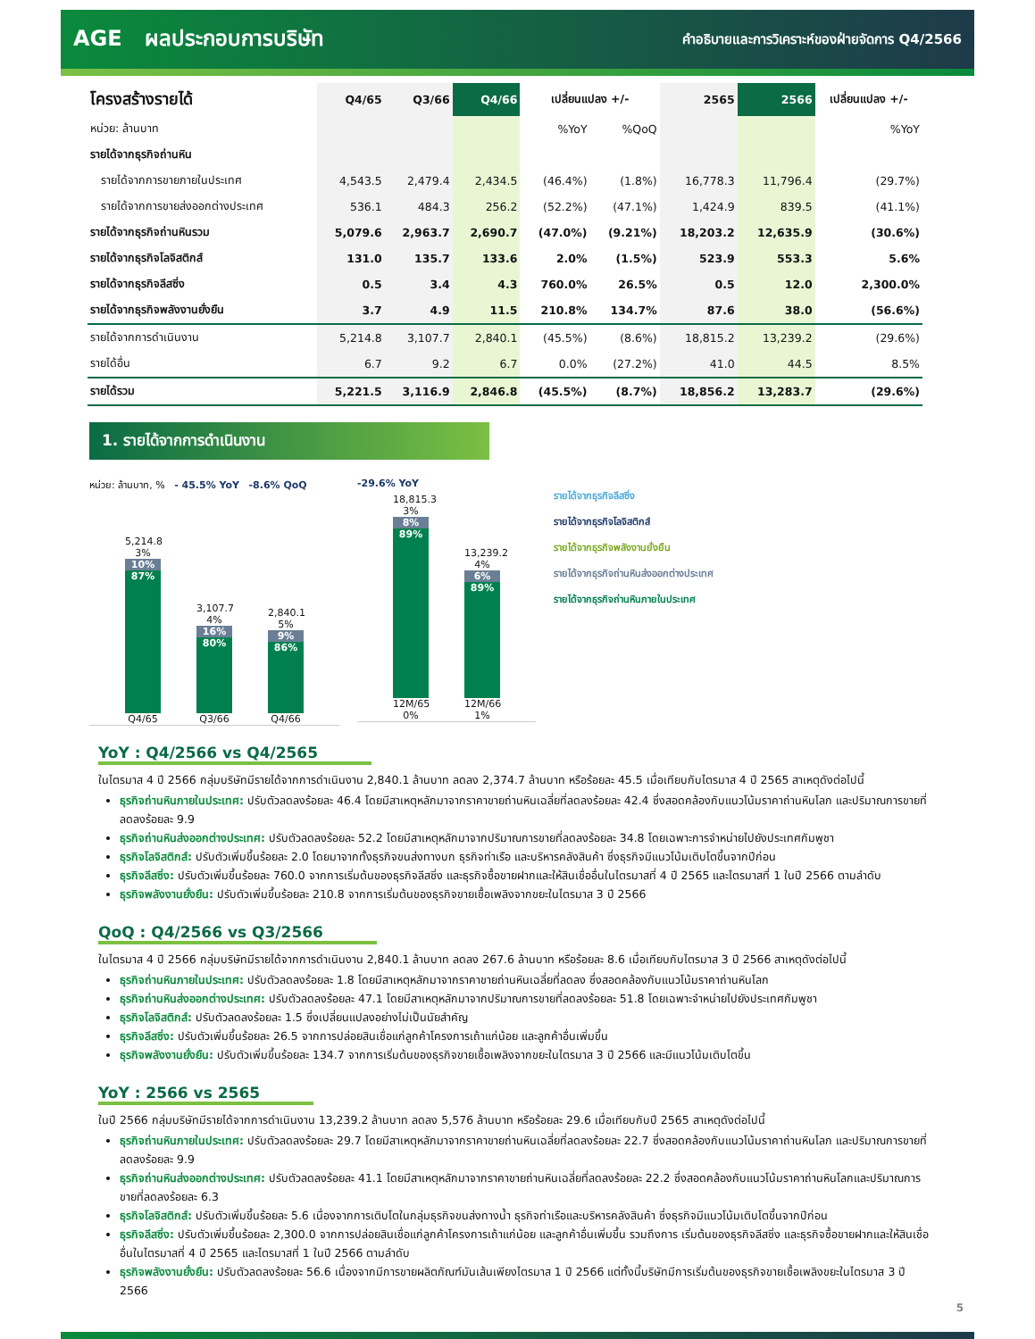AGE ผลประกอบการบริษัท คำอธิบายและการวิเคราะห์ของฝ่ายจัดการ Q4/2566
| โครงสร้างรายได้ | Q4/65 | Q3/66 | Q4/66 | เปลี่ยนแปลง +/- | | 2565 | 2566 | เปลี่ยนแปลง +/- |
| --- | --- | --- | --- | --- | --- | --- | --- | --- |
| หน่วย: ล้านบาท | | | | %YoY | %QoQ | | | %YoY |
| รายได้จากธุรกิจถ่านหิน | | | | | | | | |
| รายได้จากการขายภายในประเทศ | 4,543.5 | 2,479.4 | 2,434.5 | (46.4%) | (1.8%) | 16,778.3 | 11,796.4 | (29.7%) |
| รายได้จากการขายส่งออกต่างประเทศ | 536.1 | 484.3 | 256.2 | (52.2%) | (47.1%) | 1,424.9 | 839.5 | (41.1%) |
| รายได้จากธุรกิจถ่านหินรวม | 5,079.6 | 2,963.7 | 2,690.7 | (47.0%) | (9.21%) | 18,203.2 | 12,635.9 | (30.6%) |
| รายได้จากธุรกิจโลจิสติกส์ | 131.0 | 135.7 | 133.6 | 2.0% | (1.5%) | 523.9 | 553.3 | 5.6% |
| รายได้จากธุรกิจลีสซิ่ง | 0.5 | 3.4 | 4.3 | 760.0% | 26.5% | 0.5 | 12.0 | 2,300.0% |
| รายได้จากธุรกิจพลังงานยั่งยืน | 3.7 | 4.9 | 11.5 | 210.8% | 134.7% | 87.6 | 38.0 | (56.6%) |
| รายได้จากการดำเนินงาน | 5,214.8 | 3,107.7 | 2,840.1 | (45.5%) | (8.6%) | 18,815.2 | 13,239.2 | (29.6%) |
| รายได้อื่น | 6.7 | 9.2 | 6.7 | 0.0% | (27.2%) | 41.0 | 44.5 | 8.5% |
| รายได้รวม | 5,221.5 | 3,116.9 | 2,846.8 | (45.5%) | (8.7%) | 18,856.2 | 13,283.7 | (29.6%) |
1. รายได้จากการดำเนินงาน
หน่วย: ล้านบาท, % - 45.5% YoY -8.6% QoQ
5,214.8
3%
10%
87%
Q4/65
3,107.7
4%
16%
80%
Q3/66
2,840.1
5%
9%
86%
Q4/66
-29.6% YoY
18,815.3
3%
8%
89%
12M/65 0%
13,239.2
4%
6%
89%
12M/66 1%
รายได้จากธุรกิจลีสซิ่ง
รายได้จากธุรกิจโลจิสติกส์
รายได้จากธุรกิจพลังงานยั่งยืน
รายได้จากธุรกิจถ่านหินส่งออกต่างประเทศ
รายได้จากธุรกิจถ่านหินภายในประเทศ
YoY : Q4/2566 vs Q4/2565
ในไตรมาส 4 ปี 2566 กลุ่มบริษัทมีรายได้จากการดำเนินงาน 2,840.1 ล้านบาท ลดลง 2,374.7 ล้านบาท หรือร้อยละ 45.5 เมื่อเทียบกับไตรมาส 4 ปี 2565 สาเหตุดังต่อไปนี้
ธุรกิจถ่านหินภายในประเทศ: ปรับตัวลดลงร้อยละ 46.4 โดยมีสาเหตุหลักมาจากราคาขายถ่านหินเฉลี่ยที่ลดลงร้อยละ 42.4 ซึ่งสอดคล้องกับแนวโน้มราคาถ่านหินโลก และปริมาณการขายที่ลดลงร้อยละ 9.9
ธุรกิจถ่านหินส่งออกต่างประเทศ: ปรับตัวลดลงร้อยละ 52.2 โดยมีสาเหตุหลักมาจากปริมาณการขายที่ลดลงร้อยละ 34.8 โดยเฉพาะการจำหน่ายไปยังประเทศกัมพูชา
ธุรกิจโลจิสติกส์: ปรับตัวเพิ่มขึ้นร้อยละ 2.0 โดยมาจากทั้งธุรกิจขนส่งทางบก ธุรกิจท่าเรือ และบริหารคลังสินค้า ซึ่งธุรกิจมีแนวโน้มเติบโตขึ้นจากปีก่อน
ธุรกิจลีสซิ่ง: ปรับตัวเพิ่มขึ้นร้อยละ 760.0 จากการเริ่มต้นของธุรกิจลีสซิ่ง และธุรกิจซื้อขายฝากและให้สินเชื่ออื่นในไตรมาสที่ 4 ปี 2565 และไตรมาสที่ 1 ในปี 2566 ตามลำดับ
ธุรกิจพลังงานยั่งยืน: ปรับตัวเพิ่มขึ้นร้อยละ 210.8 จากการเริ่มต้นของธุรกิจขายเชื้อเพลิงจากขยะในไตรมาส 3 ปี 2566
QoQ : Q4/2566 vs Q3/2566
ในไตรมาส 4 ปี 2566 กลุ่มบริษัทมีรายได้จากการดำเนินงาน 2,840.1 ล้านบาท ลดลง 267.6 ล้านบาท หรือร้อยละ 8.6 เมื่อเทียบกับไตรมาส 3 ปี 2566 สาเหตุดังต่อไปนี้
ธุรกิจถ่านหินภายในประเทศ: ปรับตัวลดลงร้อยละ 1.8 โดยมีสาเหตุหลักมาจากราคาขายถ่านหินเฉลี่ยที่ลดลง ซึ่งสอดคล้องกับแนวโน้มราคาถ่านหินโลก
ธุรกิจถ่านหินส่งออกต่างประเทศ: ปรับตัวลดลงร้อยละ 47.1 โดยมีสาเหตุหลักมาจากปริมาณการขายที่ลดลงร้อยละ 51.8 โดยเฉพาะจำหน่ายไปยังประเทศกัมพูชา
ธุรกิจโลจิสติกส์: ปรับตัวลดลงร้อยละ 1.5 ซึ่งเปลี่ยนแปลงอย่างไม่เป็นนัยสำคัญ
ธุรกิจลีสซิ่ง: ปรับตัวเพิ่มขึ้นร้อยละ 26.5 จากการปล่อยสินเชื่อแก่ลูกค้าโครงการเถ้าแก่น้อย และลูกค้าอื่นเพิ่มขึ้น
ธุรกิจพลังงานยั่งยืน: ปรับตัวเพิ่มขึ้นร้อยละ 134.7 จากการเริ่มต้นของธุรกิจขายเชื้อเพลิงจากขยะในไตรมาส 3 ปี 2566 และมีแนวโน้มเติบโตขึ้น
YoY : 2566 vs 2565
ในปี 2566 กลุ่มบริษัทมีรายได้จากการดำเนินงาน 13,239.2 ล้านบาท ลดลง 5,576 ล้านบาท หรือร้อยละ 29.6 เมื่อเทียบกับปี 2565 สาเหตุดังต่อไปนี้
ธุรกิจถ่านหินภายในประเทศ: ปรับตัวลดลงร้อยละ 29.7 โดยมีสาเหตุหลักมาจากราคาขายถ่านหินเฉลี่ยที่ลดลงร้อยละ 22.7 ซึ่งสอดคล้องกับแนวโน้มราคาถ่านหินโลก และปริมาณการขายที่ลดลงร้อยละ 9.9
ธุรกิจถ่านหินส่งออกต่างประเทศ: ปรับตัวลดลงร้อยละ 41.1 โดยมีสาเหตุหลักมาจากราคาขายถ่านหินเฉลี่ยที่ลดลงร้อยละ 22.2 ซึ่งสอดคล้องกับแนวโน้มราคาถ่านหินโลกและปริมาณการขายที่ลดลงร้อยละ 6.3
ธุรกิจโลจิสติกส์: ปรับตัวเพิ่มขึ้นร้อยละ 5.6 เนื่องจากการเติบโตในกลุ่มธุรกิจขนส่งทางน้ำ ธุรกิจท่าเรือและบริหารคลังสินค้า ซึ่งธุรกิจมีแนวโน้มเติบโตขึ้นจากปีก่อน
ธุรกิจลีสซิ่ง: ปรับตัวเพิ่มขึ้นร้อยละ 2,300.0 จากการปล่อยสินเชื่อแก่ลูกค้าโครงการเถ้าแก่น้อย และลูกค้าอื่นเพิ่มขึ้น รวมถึงการ เริ่มต้นของธุรกิจลีสซิ่ง และธุรกิจซื้อขายฝากและให้สินเชื่ออื่นในไตรมาสที่ 4 ปี 2565 และไตรมาสที่ 1 ในปี 2566 ตามลำดับ
ธุรกิจพลังงานยั่งยืน: ปรับตัวลดลงร้อยละ 56.6 เนื่องจากมีการขายผลิตภัณฑ์มันเส้นเพียงไตรมาส 1 ปี 2566 แต่ทั้งนี้บริษัทมีการเริ่มต้นของธุรกิจขายเชื้อเพลิงขยะในไตรมาส 3 ปี 2566
5